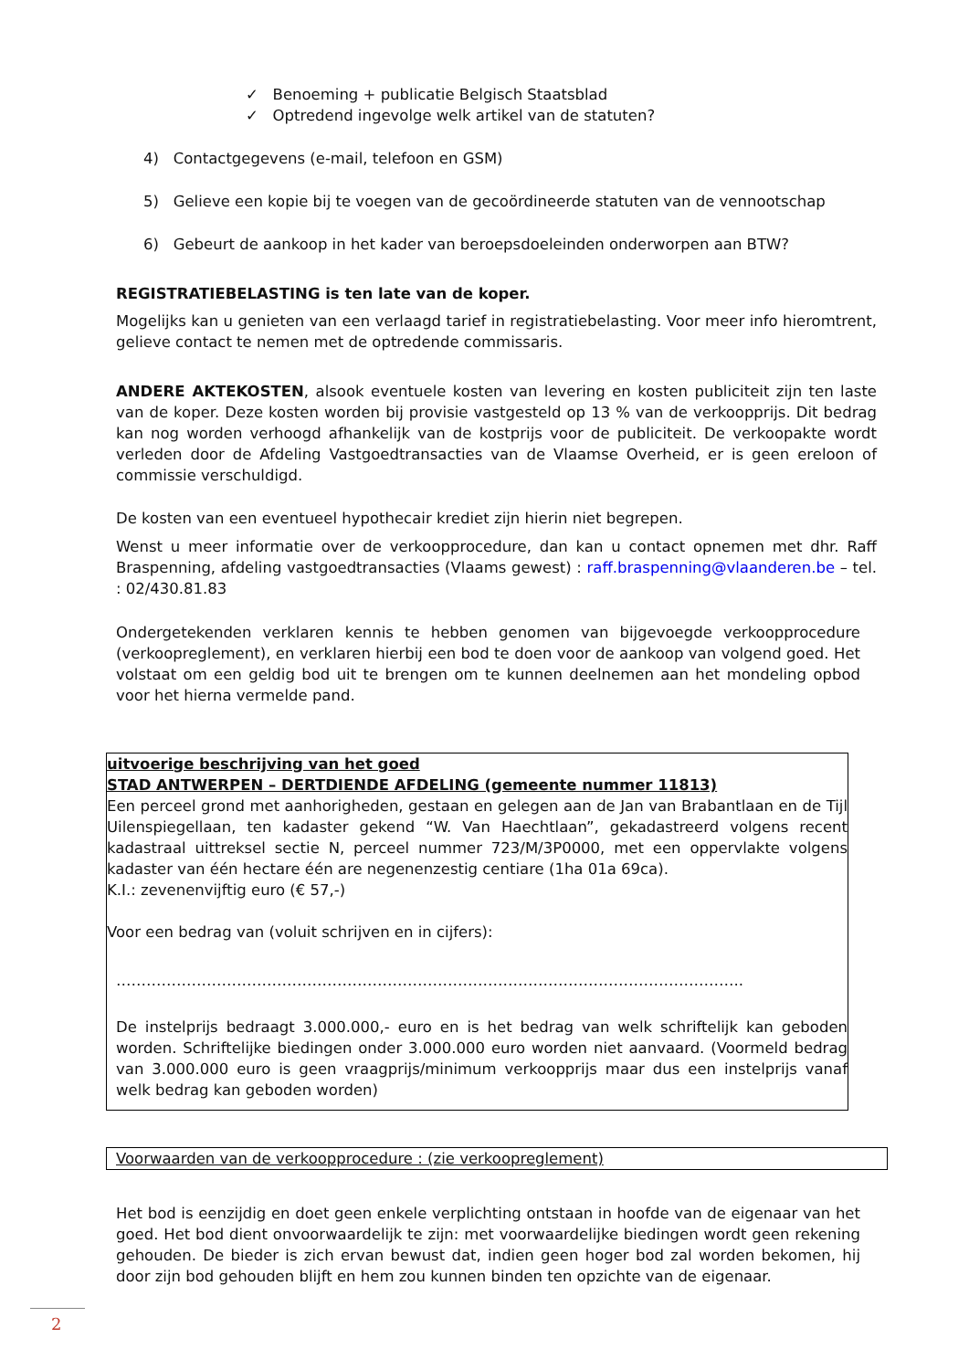✓ Benoeming + publicatie Belgisch Staatsblad
✓ Optredend ingevolge welk artikel van de statuten?
4) Contactgegevens (e-mail, telefoon en GSM)
5) Gelieve een kopie bij te voegen van de gecoördineerde statuten van de vennootschap
6) Gebeurt de aankoop in het kader van beroepsdoeleinden onderworpen aan BTW?
REGISTRATIEBELASTING is ten late van de koper.
Mogelijks kan u genieten van een verlaagd tarief in registratiebelasting. Voor meer info hieromtrent, gelieve contact te nemen met de optredende commissaris.
ANDERE AKTEKOSTEN, alsook eventuele kosten van levering en kosten publiciteit zijn ten laste van de koper. Deze kosten worden bij provisie vastgesteld op 13 % van de verkoopprijs. Dit bedrag kan nog worden verhoogd afhankelijk van de kostprijs voor de publiciteit. De verkoopakte wordt verleden door de Afdeling Vastgoedtransacties van de Vlaamse Overheid, er is geen ereloon of commissie verschuldigd.
De kosten van een eventueel hypothecair krediet zijn hierin niet begrepen.
Wenst u meer informatie over de verkoopprocedure, dan kan u contact opnemen met dhr. Raff Braspenning, afdeling vastgoedtransacties (Vlaams gewest) : raff.braspenning@vlaanderen.be – tel. : 02/430.81.83
Ondergetekenden verklaren kennis te hebben genomen van bijgevoegde verkoopprocedure (verkoopreglement), en verklaren hierbij een bod te doen voor de aankoop van volgend goed. Het volstaat om een geldig bod uit te brengen om te kunnen deelnemen aan het mondeling opbod voor het hierna vermelde pand.
uitvoerige beschrijving van het goed
STAD ANTWERPEN – DERTDIENDE AFDELING (gemeente nummer 11813)
Een perceel grond met aanhorigheden, gestaan en gelegen aan de Jan van Brabantlaan en de Tijl Uilenspiegellaan, ten kadaster gekend “W. Van Haechtlaan”, gekadastreerd volgens recent kadastraal uittreksel sectie N, perceel nummer 723/M/3P0000, met een oppervlakte volgens kadaster van één hectare één are negenenzestig centiare (1ha 01a 69ca).
K.I.: zevenenvijftig euro (€ 57,-)
Voor een bedrag van (voluit schrijven en in cijfers):
……………………………………………………………………………………………………………..
De instelprijs bedraagt 3.000.000,- euro en is het bedrag van welk schriftelijk kan geboden worden. Schriftelijke biedingen onder 3.000.000 euro worden niet aanvaard. (Voormeld bedrag van 3.000.000 euro is geen vraagprijs/minimum verkoopprijs maar dus een instelprijs vanaf welk bedrag kan geboden worden)
Voorwaarden van de verkoopprocedure : (zie verkoopreglement)
Het bod is eenzijdig en doet geen enkele verplichting ontstaan in hoofde van de eigenaar van het goed. Het bod dient onvoorwaardelijk te zijn: met voorwaardelijke biedingen wordt geen rekening gehouden. De bieder is zich ervan bewust dat, indien geen hoger bod zal worden bekomen, hij door zijn bod gehouden blijft en hem zou kunnen binden ten opzichte van de eigenaar.
2